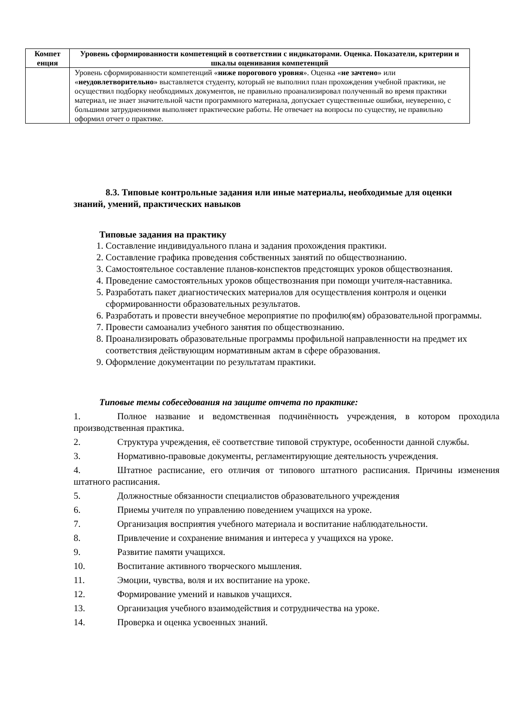| Компет енция | Уровень сформированности компетенций в соответствии с индикаторами. Оценка. Показатели, критерии и шкалы оценивания компетенций |
| --- | --- |
| | Уровень сформированности компетенций « ниже порогового уровня ». Оценка « не зачтено » или « неудовлетворительно » выставляется студенту, который не выполнил план прохождения учебной практики, не осуществил подборку необходимых документов, не правильно проанализировал полученный во время практики материал, не знает значительной части программного материала, допускает существенные ошибки, неуверенно, с большими затруднениями выполняет практические работы. Не отвечает на вопросы по существу, не правильно оформил отчет о практике. |
8.3. Типовые контрольные задания или иные материалы, необходимые для оценки
знаний, умений, практических навыков
Типовые задания на практику
1. Составление индивидуального плана и задания прохождения практики.
2. Составление графика проведения собственных занятий по обществознанию.
3. Самостоятельное составление планов-конспектов предстоящих уроков обществознания.
4. Проведение самостоятельных уроков обществознания при помощи учителя-наставника.
5. Разработать пакет диагностических материалов для осуществления контроля и оценки сформированности образовательных результатов.
6. Разработать и провести внеучебное мероприятие по профилю(ям) образовательной программы.
7. Провести самоанализ учебного занятия по обществознанию.
8. Проанализировать образовательные программы профильной направленности на предмет их соответствия действующим нормативным актам в сфере образования.
9. Оформление документации по результатам практики.
Типовые темы собеседования на защите отчета по практике:
1. Полное название и ведомственная подчинённость учреждения, в котором проходила производственная практика.
2. Структура учреждения, её соответствие типовой структуре, особенности данной службы.
3. Нормативно-правовые документы, регламентирующие деятельность учреждения.
4. Штатное расписание, его отличия от типового штатного расписания. Причины изменения штатного расписания.
5. Должностные обязанности специалистов образовательного учреждения
6. Приемы учителя по управлению поведением учащихся на уроке.
7. Организация восприятия учебного материала и воспитание наблюдательности.
8. Привлечение и сохранение внимания и интереса у учащихся на уроке.
9. Развитие памяти учащихся.
10. Воспитание активного творческого мышления.
11. Эмоции, чувства, воля и их воспитание на уроке.
12. Формирование умений и навыков учащихся.
13. Организация учебного взаимодействия и сотрудничества на уроке.
14. Проверка и оценка усвоенных знаний.